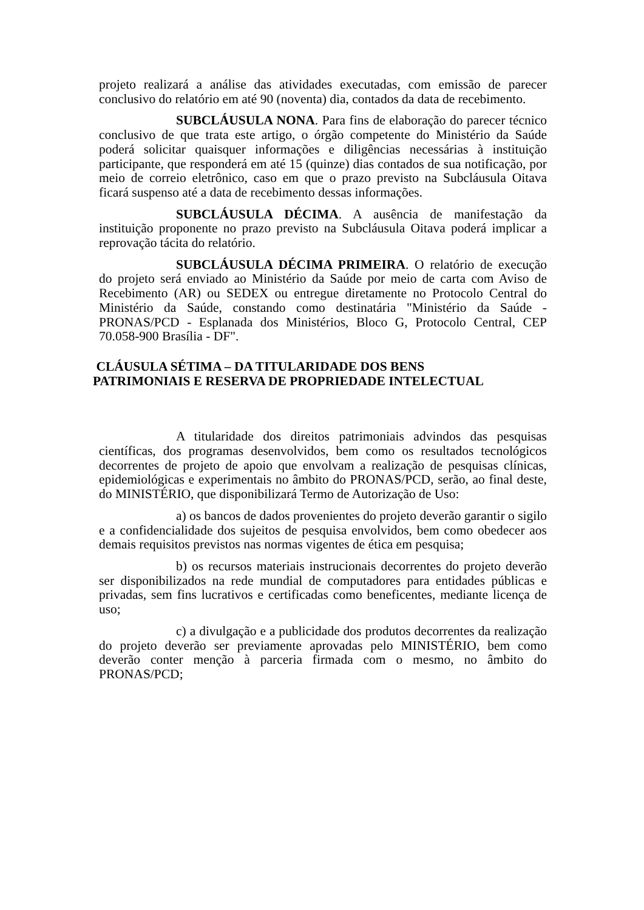projeto realizará a análise das atividades executadas, com emissão de parecer conclusivo do relatório em até 90 (noventa) dia, contados da data de recebimento.
SUBCLÁUSULA NONA. Para fins de elaboração do parecer técnico conclusivo de que trata este artigo, o órgão competente do Ministério da Saúde poderá solicitar quaisquer informações e diligências necessárias à instituição participante, que responderá em até 15 (quinze) dias contados de sua notificação, por meio de correio eletrônico, caso em que o prazo previsto na Subcláusula Oitava ficará suspenso até a data de recebimento dessas informações.
SUBCLÁUSULA DÉCIMA. A ausência de manifestação da instituição proponente no prazo previsto na Subcláusula Oitava poderá implicar a reprovação tácita do relatório.
SUBCLÁUSULA DÉCIMA PRIMEIRA. O relatório de execução do projeto será enviado ao Ministério da Saúde por meio de carta com Aviso de Recebimento (AR) ou SEDEX ou entregue diretamente no Protocolo Central do Ministério da Saúde, constando como destinatária "Ministério da Saúde - PRONAS/PCD - Esplanada dos Ministérios, Bloco G, Protocolo Central, CEP 70.058-900 Brasília - DF".
CLÁUSULA SÉTIMA – DA TITULARIDADE DOS BENS
PATRIMONIAIS E RESERVA DE PROPRIEDADE INTELECTUAL
A titularidade dos direitos patrimoniais advindos das pesquisas científicas, dos programas desenvolvidos, bem como os resultados tecnológicos decorrentes de projeto de apoio que envolvam a realização de pesquisas clínicas, epidemiológicas e experimentais no âmbito do PRONAS/PCD, serão, ao final deste, do MINISTÉRIO, que disponibilizará Termo de Autorização de Uso:
a) os bancos de dados provenientes do projeto deverão garantir o sigilo e a confidencialidade dos sujeitos de pesquisa envolvidos, bem como obedecer aos demais requisitos previstos nas normas vigentes de ética em pesquisa;
b) os recursos materiais instrucionais decorrentes do projeto deverão ser disponibilizados na rede mundial de computadores para entidades públicas e privadas, sem fins lucrativos e certificadas como beneficentes, mediante licença de uso;
c) a divulgação e a publicidade dos produtos decorrentes da realização do projeto deverão ser previamente aprovadas pelo MINISTÉRIO, bem como deverão conter menção à parceria firmada com o mesmo, no âmbito do PRONAS/PCD;